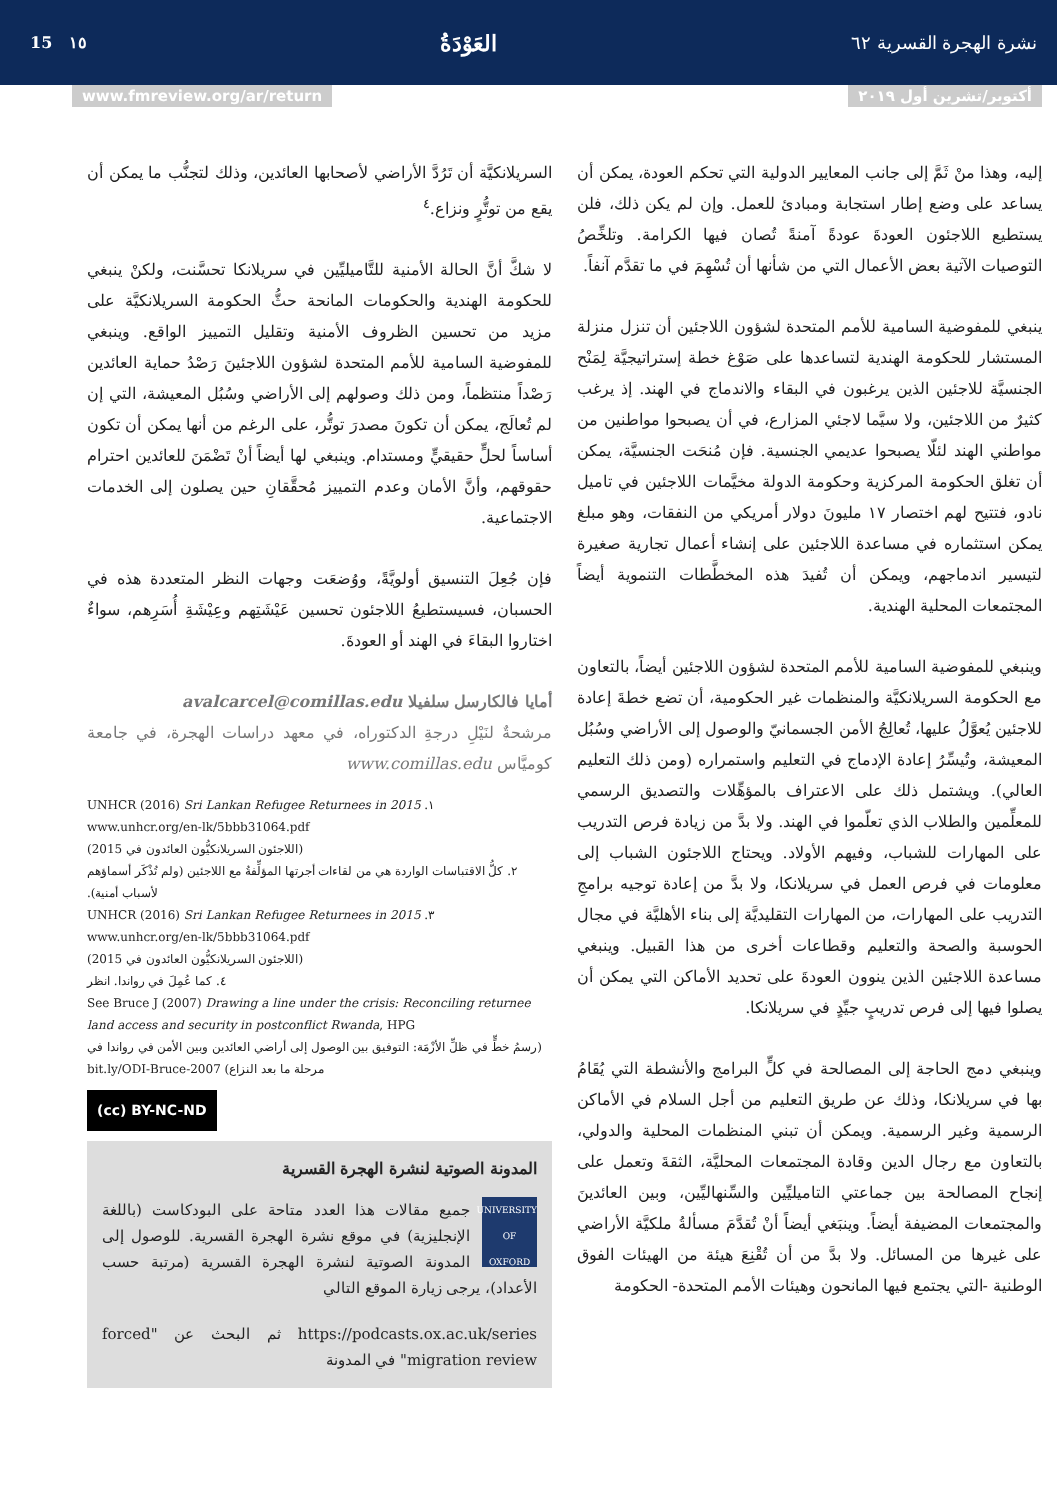نشرة الهجرة القسرية ٦٢
العَوْدَةُ
١٥ 15
أكتوبر/تشرين أول ٢٠١٩ www.fmreview.org/ar/return
إليه، وهذا منْ ثَمَّ إلى جانب المعايير الدولية التي تحكم العودة، يمكن أن يساعد على وضع إطار استجابة ومبادئ للعمل. وإن لم يكن ذلك، فلن يستطيع اللاجئون العودةَ عودةً آمنةً تُصان فيها الكرامة. وتلخِّصُ التوصيات الآتية بعض الأعمال التي من شأنها أن تُسْهِمَ في ما تقدَّم آنفاً.
ينبغي للمفوضية السامية للأمم المتحدة لشؤون اللاجئين أن تنزل منزلة المستشار للحكومة الهندية لتساعدها على صَوْغ خطة إستراتيجيَّة لِمَنْح الجنسيَّة للاجئين الذين يرغبون في البقاء والاندماج في الهند. إذ يرغب كثيرٌ من اللاجئين، ولا سيَّما لاجئي المزارع، في أن يصبحوا مواطنين من مواطني الهند لئلّا يصبحوا عديمي الجنسية. فإن مُنحَت الجنسيَّة، يمكن أن تغلق الحكومة المركزية وحكومة الدولة مخيَّمات اللاجئين في تاميل نادو، فتتيح لهم اختصار ١٧ مليونَ دولار أمريكي من النفقات، وهو مبلغ يمكن استثماره في مساعدة اللاجئين على إنشاء أعمال تجارية صغيرة لتيسير اندماجهم، ويمكن أن تُفيدَ هذه المخطَّطات التنموية أيضاً المجتمعات المحلية الهندية.
وينبغي للمفوضية السامية للأمم المتحدة لشؤون اللاجئين أيضاً، بالتعاون مع الحكومة السريلانكيَّة والمنظمات غير الحكومية، أن تضع خطةَ إعادة للاجئين يُعوَّلُ عليها، تُعالِجُ الأمن الجسمانيّ والوصول إلى الأراضي وسُبُل المعيشة، وتُيسِّرُ إعادة الإدماج في التعليم واستمراره (ومن ذلك التعليم العالي). ويشتمل ذلك على الاعتراف بالمؤهِّلات والتصديق الرسمي للمعلِّمين والطلاب الذي تعلّموا في الهند. ولا بدَّ من زيادة فرص التدريب على المهارات للشباب، وفيهم الأولاد. ويحتاج اللاجئون الشباب إلى معلومات في فرص العمل في سريلانكا، ولا بدَّ من إعادة توجيه برامجِ التدريب على المهارات، من المهارات التقليديَّة إلى بناء الأهليَّة في مجال الحوسبة والصحة والتعليم وقطاعات أخرى من هذا القبيل. وينبغي مساعدة اللاجئين الذين ينوون العودةَ على تحديد الأماكن التي يمكن أن يصلوا فيها إلى فرص تدريبٍ جيِّدٍ في سريلانكا.
وينبغي دمج الحاجة إلى المصالحة في كلٍّ البرامج والأنشطة التي يُقَامُ بها في سريلانكا، وذلك عن طريق التعليم من أجل السلام في الأماكن الرسمية وغير الرسمية. ويمكن أن تبني المنظمات المحلية والدولي، بالتعاون مع رجال الدين وقادة المجتمعات المحليَّة، الثقةَ وتعمل على إنجاح المصالحة بين جماعتي التاميليِّين والسِّنهاليِّين، وبين العائدينَ والمجتمعات المضيفة أيضاً. وينبَغي أيضاً أنْ تُقدَّمَ مسألةُ ملكيَّة الأراضي على غيرها من المسائل. ولا بدَّ من أن تُقْنِعَ هيئة من الهيئات الفوق الوطنية -التي يجتمع فيها المانحون وهيئات الأمم المتحدة- الحكومة
السريلانكيَّة أن تَرُدَّ الأراضي لأصحابها العائدين، وذلك لتجنُّب ما يمكن أن يقع من توتُّرٍ ونزاع.<sup>٤</sup>
لا شكَّ أنَّ الحالة الأمنية للتَّاميليِّين في سريلانكا تحسَّنت، ولكنْ ينبغي للحكومة الهندية والحكومات المانحة حثُّ الحكومة السريلانكيَّة على مزيد من تحسين الظروف الأمنية وتقليل التمييز الواقع. وينبغي للمفوضية السامية للأمم المتحدة لشؤون اللاجئينَ رَصْدُ حماية العائدين رَصْداً منتظماً، ومن ذلك وصولهم إلى الأراضي وسُبُل المعيشة، التي إن لم تُعالَج، يمكن أن تكونَ مصدرَ توتُّر، على الرغم من أنها يمكن أن تكون أساساً لحلٍّ حقيقيٍّ ومستدام. وينبغي لها أيضاً أنْ تَضْمَنَ للعائدين احترام حقوقهم، وأنَّ الأمان وعدم التمييز مُحقَّقانِ حين يصلون إلى الخدمات الاجتماعية.
فإن جُعِلَ التنسيق أولويَّةً، ووُضعَت وجهات النظر المتعددة هذه في الحسبان، فسيستطيعُ اللاجئون تحسين عَيْشَتِهم وعِيْشَةِ أُسَرِهم، سواءٌ اختاروا البقاءَ في الهند أو العودةَ.
أمايا فالكارسل سلفيلا avalcarcel@comillas.edu
مرشحةٌ لنَيْلِ درجةِ الدكتوراه، في معهد دراسات الهجرة، في جامعة كوميَّاس www.comillas.edu
١. UNHCR (2016) Sri Lankan Refugee Returnees in 2015
www.unhcr.org/en-lk/5bbb31064.pdf
(اللاجئون السريلانكيُّون العائدون في 2015)
٢. كلُّ الاقتباسات الواردة هي من لقاءات أجرتها المؤلِّفةُ مع اللاجئين (ولم تُذْكَر أسماؤهم لأسباب أمنية).
٣. UNHCR (2016) Sri Lankan Refugee Returnees in 2015
www.unhcr.org/en-lk/5bbb31064.pdf
(اللاجئون السريلانكيُّون العائدون في 2015)
٤. كما عُمِلَ في رواندا. انظر
See Bruce J (2007) Drawing a line under the crisis: Reconciling returnee land access and security in postconflict Rwanda, HPG
(رسمُ خطٍّ في ظلِّ الأزْمَة: التوفيق بين الوصول إلى أراضي العائدين وبين الأمن في رواندا في مرحلة ما بعد النزاع) bit.ly/ODI-Bruce-2007
(cc) BY-NC-ND
المدونة الصوتية لنشرة الهجرة القسرية
UNIVERSITY OF OXFORD
جميع مقالات هذا العدد متاحة على البودكاست (باللغة الإنجليزية) في موقع نشرة الهجرة القسرية. للوصول إلى المدونة الصوتية لنشرة الهجرة القسرية (مرتبة حسب الأعداد)، يرجى زيارة الموقع التالي
https://podcasts.ox.ac.uk/series ثم البحث عن "forced migration review" في المدونة